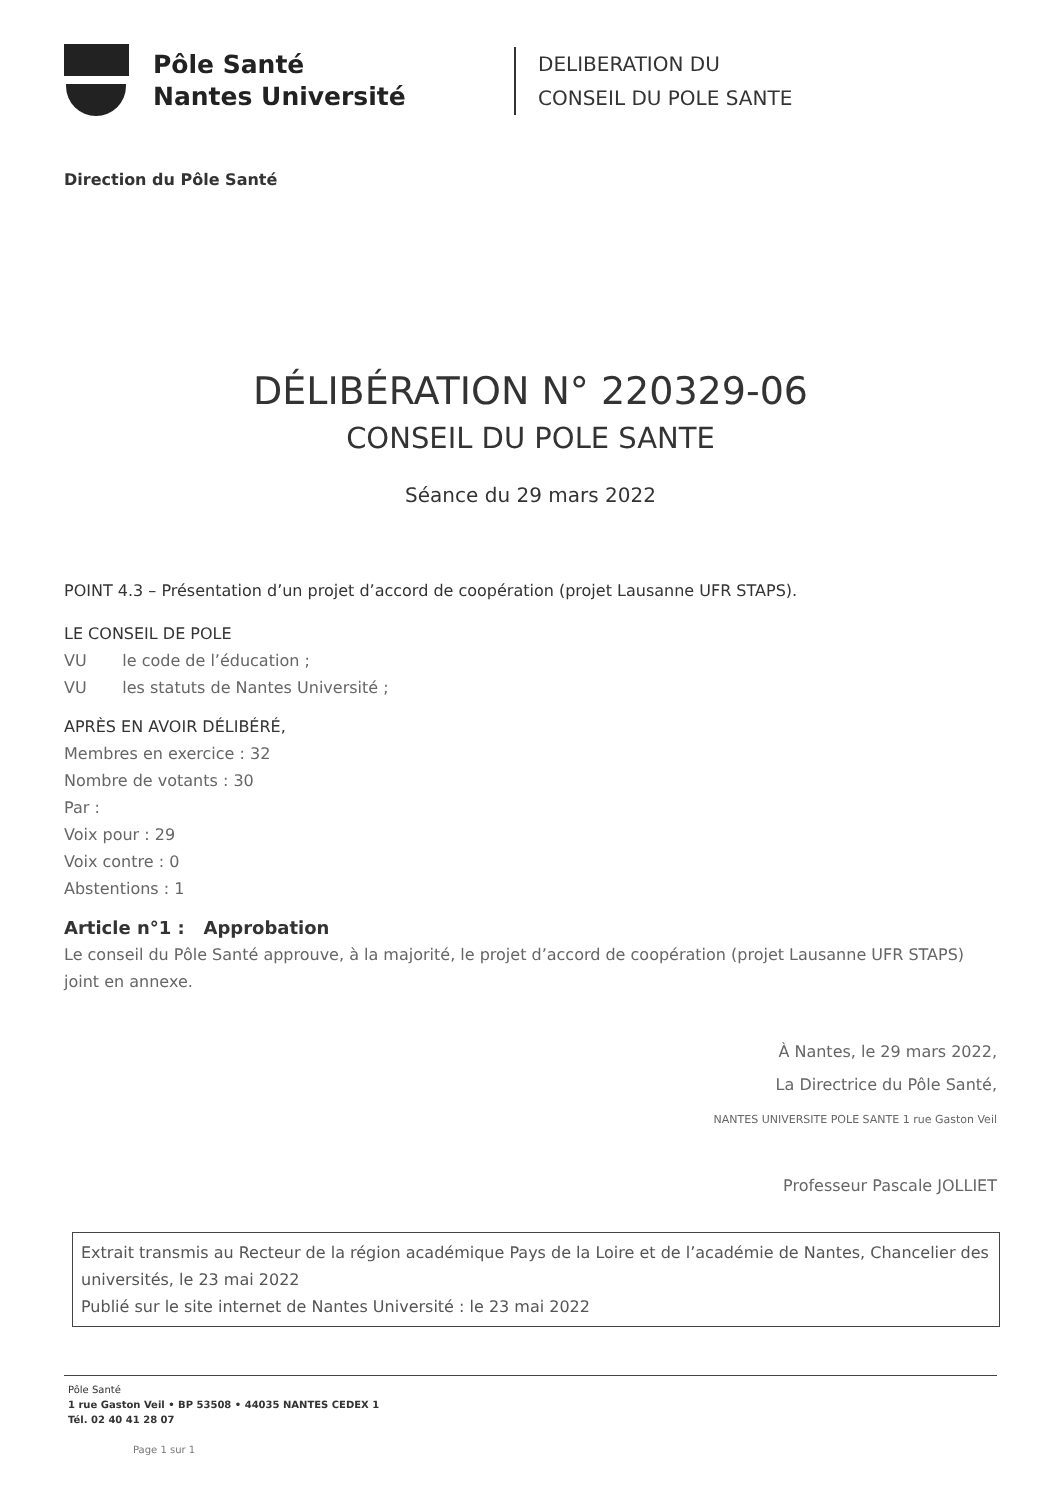Pôle Santé
Nantes Université
DELIBERATION DU
CONSEIL DU POLE SANTE
Direction du Pôle Santé
DÉLIBÉRATION N° 220329-06
CONSEIL DU POLE SANTE
Séance du 29 mars 2022
POINT 4.3 – Présentation d’un projet d’accord de coopération (projet Lausanne UFR STAPS).
LE CONSEIL DE POLE
VU le code de l’éducation ;
VU les statuts de Nantes Université ;
APRÈS EN AVOIR DÉLIBÉRÉ,
Membres en exercice : 32
Nombre de votants : 30
Par :
Voix pour : 29
Voix contre : 0
Abstentions : 1
Article n°1 : Approbation
Le conseil du Pôle Santé approuve, à la majorité, le projet d’accord de coopération (projet Lausanne UFR STAPS) joint en annexe.
À Nantes, le 29 mars 2022,
La Directrice du Pôle Santé,
NANTES UNIVERSITE POLE SANTE 1 rue Gaston Veil
Professeur Pascale JOLLIET
Extrait transmis au Recteur de la région académique Pays de la Loire et de l’académie de Nantes, Chancelier des universités, le 23 mai 2022
Publié sur le site internet de Nantes Université : le 23 mai 2022
Pôle Santé
1 rue Gaston Veil • BP 53508 • 44035 NANTES CEDEX 1
Tél. 02 40 41 28 07
Page 1 sur 1